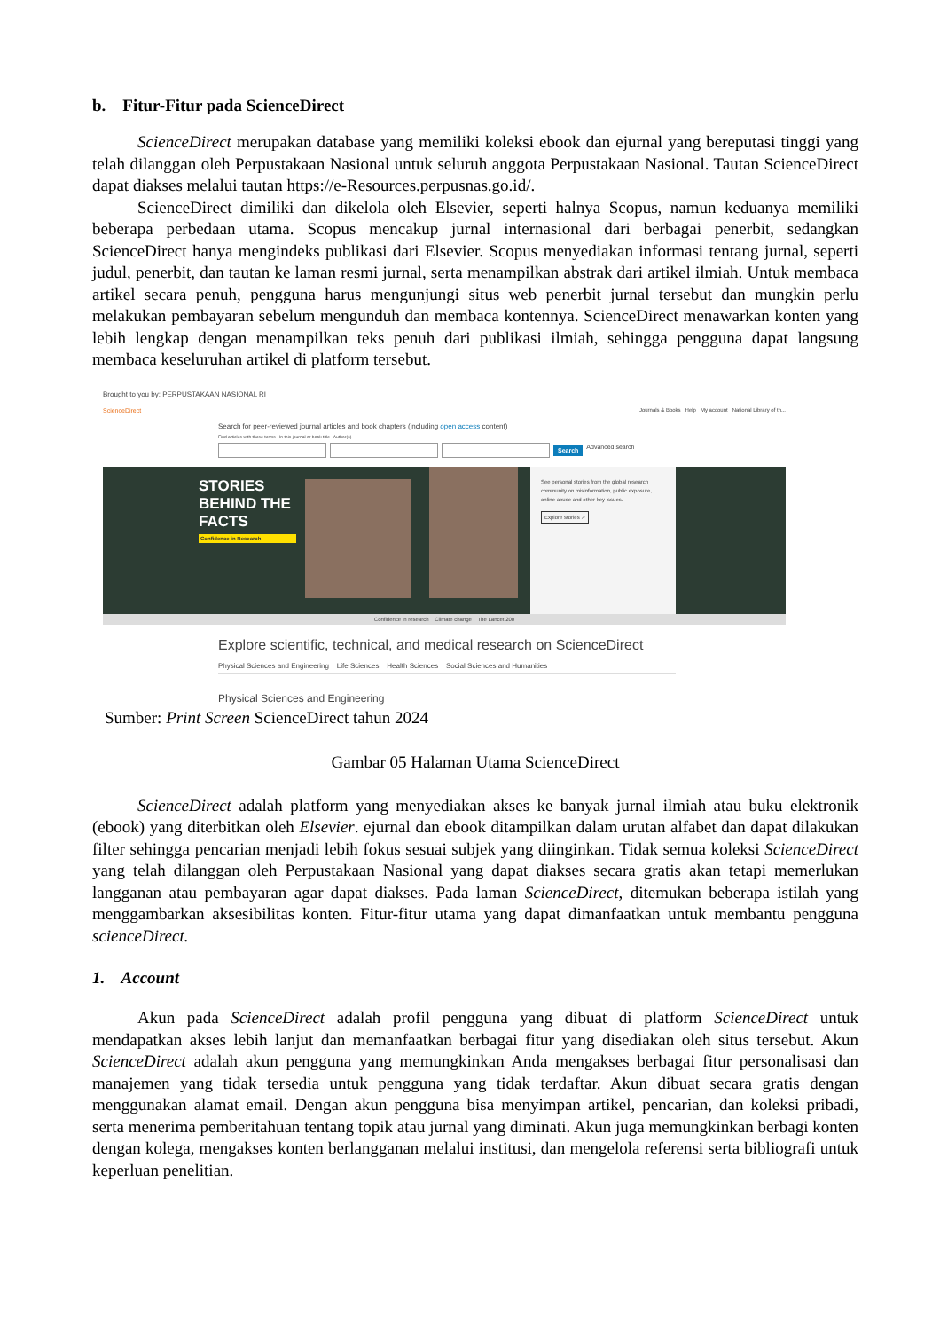b. Fitur-Fitur pada ScienceDirect
ScienceDirect merupakan database yang memiliki koleksi ebook dan ejurnal yang bereputasi tinggi yang telah dilanggan oleh Perpustakaan Nasional untuk seluruh anggota Perpustakaan Nasional. Tautan ScienceDirect dapat diakses melalui tautan https://e-Resources.perpusnas.go.id/.
ScienceDirect dimiliki dan dikelola oleh Elsevier, seperti halnya Scopus, namun keduanya memiliki beberapa perbedaan utama. Scopus mencakup jurnal internasional dari berbagai penerbit, sedangkan ScienceDirect hanya mengindeks publikasi dari Elsevier. Scopus menyediakan informasi tentang jurnal, seperti judul, penerbit, dan tautan ke laman resmi jurnal, serta menampilkan abstrak dari artikel ilmiah. Untuk membaca artikel secara penuh, pengguna harus mengunjungi situs web penerbit jurnal tersebut dan mungkin perlu melakukan pembayaran sebelum mengunduh dan membaca kontennya. ScienceDirect menawarkan konten yang lebih lengkap dengan menampilkan teks penuh dari publikasi ilmiah, sehingga pengguna dapat langsung membaca keseluruhan artikel di platform tersebut.
Brought to you by: PERPUSTAKAAN NASIONAL RI
ScienceDirect Journals & Books Help My account National Library of th...
Search for peer-reviewed journal articles and book chapters (including open access content)
Find articles with these terms In this journal or book title Author(s)
Search Advanced search
STORIES BEHIND THE FACTS
Confidence in Research
See personal stories from the global research community on misinformation, public exposure, online abuse and other key issues.
Explore stories ↗
Confidence in research Climate change The Lancet 200
Explore scientific, technical, and medical research on ScienceDirect
Physical Sciences and Engineering Life Sciences Health Sciences Social Sciences and Humanities
Physical Sciences and Engineering
Sumber: Print Screen ScienceDirect tahun 2024
Gambar 05 Halaman Utama ScienceDirect
ScienceDirect adalah platform yang menyediakan akses ke banyak jurnal ilmiah atau buku elektronik (ebook) yang diterbitkan oleh Elsevier. ejurnal dan ebook ditampilkan dalam urutan alfabet dan dapat dilakukan filter sehingga pencarian menjadi lebih fokus sesuai subjek yang diinginkan. Tidak semua koleksi ScienceDirect yang telah dilanggan oleh Perpustakaan Nasional yang dapat diakses secara gratis akan tetapi memerlukan langganan atau pembayaran agar dapat diakses. Pada laman ScienceDirect, ditemukan beberapa istilah yang menggambarkan aksesibilitas konten. Fitur-fitur utama yang dapat dimanfaatkan untuk membantu pengguna scienceDirect.
1. Account
Akun pada ScienceDirect adalah profil pengguna yang dibuat di platform ScienceDirect untuk mendapatkan akses lebih lanjut dan memanfaatkan berbagai fitur yang disediakan oleh situs tersebut. Akun ScienceDirect adalah akun pengguna yang memungkinkan Anda mengakses berbagai fitur personalisasi dan manajemen yang tidak tersedia untuk pengguna yang tidak terdaftar. Akun dibuat secara gratis dengan menggunakan alamat email. Dengan akun pengguna bisa menyimpan artikel, pencarian, dan koleksi pribadi, serta menerima pemberitahuan tentang topik atau jurnal yang diminati. Akun juga memungkinkan berbagi konten dengan kolega, mengakses konten berlangganan melalui institusi, dan mengelola referensi serta bibliografi untuk keperluan penelitian.